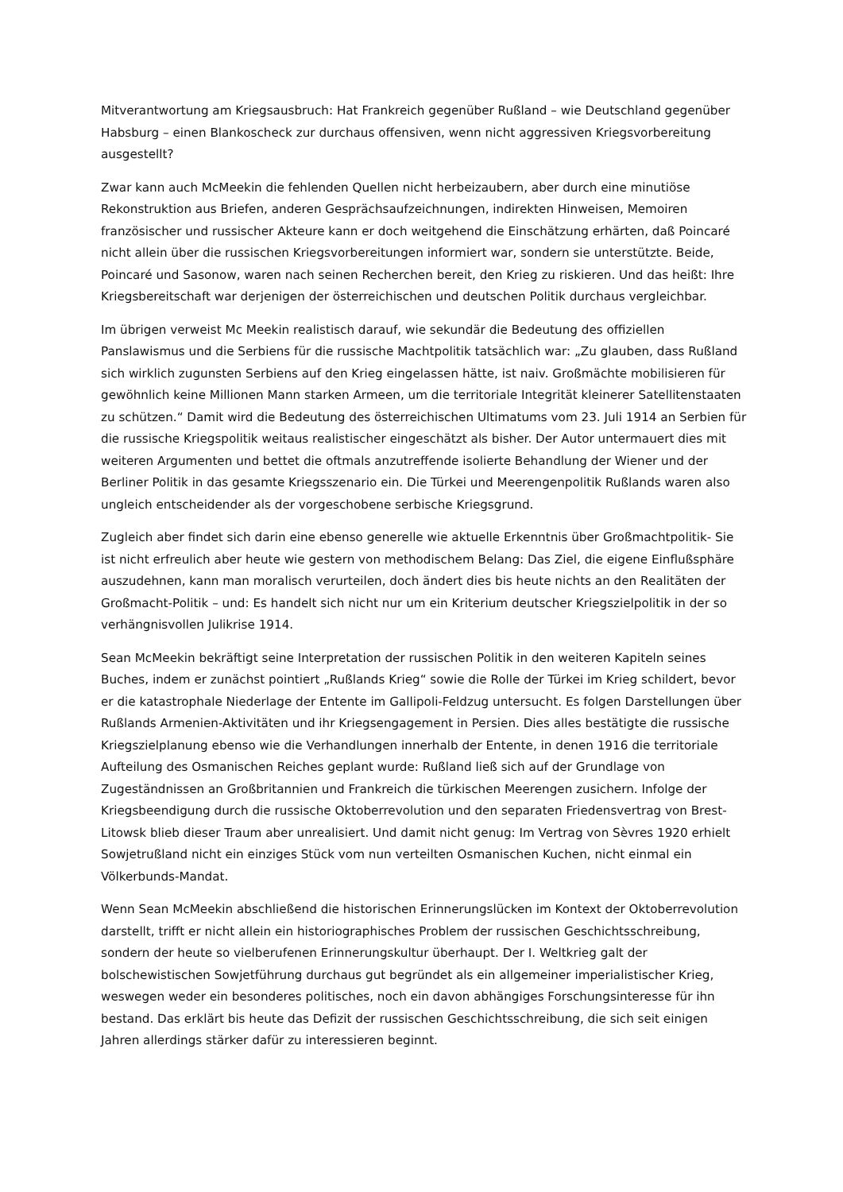Mitverantwortung am Kriegsausbruch: Hat Frankreich gegenüber Rußland – wie Deutschland gegenüber Habsburg – einen Blankoscheck zur durchaus offensiven, wenn nicht aggressiven Kriegsvorbereitung ausgestellt?
Zwar kann auch McMeekin die fehlenden Quellen nicht herbeizaubern, aber durch eine minutiöse Rekonstruktion aus Briefen, anderen Gesprächsaufzeichnungen, indirekten Hinweisen, Memoiren französischer und russischer Akteure kann er doch weitgehend die Einschätzung erhärten, daß Poincaré nicht allein über die russischen Kriegsvorbereitungen informiert war, sondern sie unterstützte. Beide, Poincaré und Sasonow, waren nach seinen Recherchen bereit, den Krieg zu riskieren. Und das heißt: Ihre Kriegsbereitschaft war derjenigen der österreichischen und deutschen Politik durchaus vergleichbar.
Im übrigen verweist Mc Meekin realistisch darauf, wie sekundär die Bedeutung des offiziellen Panslawismus und die Serbiens für die russische Machtpolitik tatsächlich war: „Zu glauben, dass Rußland sich wirklich zugunsten Serbiens auf den Krieg eingelassen hätte, ist naiv. Großmächte mobilisieren für gewöhnlich keine Millionen Mann starken Armeen, um die territoriale Integrität kleinerer Satellitenstaaten zu schützen.“ Damit wird die Bedeutung des österreichischen Ultimatums vom 23. Juli 1914 an Serbien für die russische Kriegspolitik weitaus realistischer eingeschätzt als bisher. Der Autor untermauert dies mit weiteren Argumenten und bettet die oftmals anzutreffende isolierte Behandlung der Wiener und der Berliner Politik in das gesamte Kriegsszenario ein. Die Türkei und Meerengenpolitik Rußlands waren also ungleich entscheidender als der vorgeschobene serbische Kriegsgrund.
Zugleich aber findet sich darin eine ebenso generelle wie aktuelle Erkenntnis über Großmachtpolitik- Sie ist nicht erfreulich aber heute wie gestern von methodischem Belang: Das Ziel, die eigene Einflußsphäre auszudehnen, kann man moralisch verurteilen, doch ändert dies bis heute nichts an den Realitäten der Großmacht-Politik – und: Es handelt sich nicht nur um ein Kriterium deutscher Kriegszielpolitik in der so verhängnisvollen Julikrise 1914.
Sean McMeekin bekräftigt seine Interpretation der russischen Politik in den weiteren Kapiteln seines Buches, indem er zunächst pointiert „Rußlands Krieg“ sowie die Rolle der Türkei im Krieg schildert, bevor er die katastrophale Niederlage der Entente im Gallipoli-Feldzug untersucht. Es folgen Darstellungen über Rußlands Armenien-Aktivitäten und ihr Kriegsengagement in Persien. Dies alles bestätigte die russische Kriegszielplanung ebenso wie die Verhandlungen innerhalb der Entente, in denen 1916 die territoriale Aufteilung des Osmanischen Reiches geplant wurde: Rußland ließ sich auf der Grundlage von Zugeständnissen an Großbritannien und Frankreich die türkischen Meerengen zusichern. Infolge der Kriegsbeendigung durch die russische Oktoberrevolution und den separaten Friedensvertrag von Brest-Litowsk blieb dieser Traum aber unrealisiert. Und damit nicht genug: Im Vertrag von Sèvres 1920 erhielt Sowjetrußland nicht ein einziges Stück vom nun verteilten Osmanischen Kuchen, nicht einmal ein Völkerbunds-Mandat.
Wenn Sean McMeekin abschließend die historischen Erinnerungslücken im Kontext der Oktoberrevolution darstellt, trifft er nicht allein ein historiographisches Problem der russischen Geschichtsschreibung, sondern der heute so vielberufenen Erinnerungskultur überhaupt. Der I. Weltkrieg galt der bolschewistischen Sowjetführung durchaus gut begründet als ein allgemeiner imperialistischer Krieg, weswegen weder ein besonderes politisches, noch ein davon abhängiges Forschungsinteresse für ihn bestand. Das erklärt bis heute das Defizit der russischen Geschichtsschreibung, die sich seit einigen Jahren allerdings stärker dafür zu interessieren beginnt.